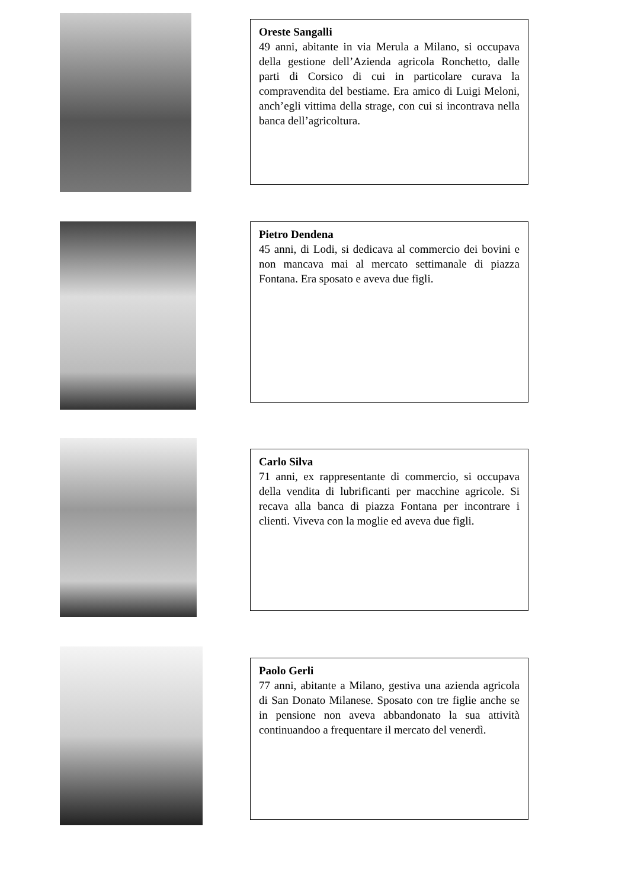Oreste Sangalli
49 anni, abitante in via Merula a Milano, si occupava della gestione dell’Azienda agricola Ronchetto, dalle parti di Corsico di cui in particolare curava la compravendita del bestiame. Era amico di Luigi Meloni, anch’egli vittima della strage, con cui si incontrava nella banca dell’agricoltura.
Pietro Dendena
45 anni, di Lodi, si dedicava al commercio dei bovini e non mancava mai al mercato settimanale di piazza Fontana. Era sposato e aveva due figli.
Carlo Silva
71 anni, ex rappresentante di commercio, si occupava della vendita di lubrificanti per macchine agricole. Si recava alla banca di piazza Fontana per incontrare i clienti. Viveva con la moglie ed aveva due figli.
Paolo Gerli
77 anni, abitante a Milano, gestiva una azienda agricola di San Donato Milanese. Sposato con tre figlie anche se in pensione non aveva abbandonato la sua attività continuandoo a frequentare il mercato del venerdì.